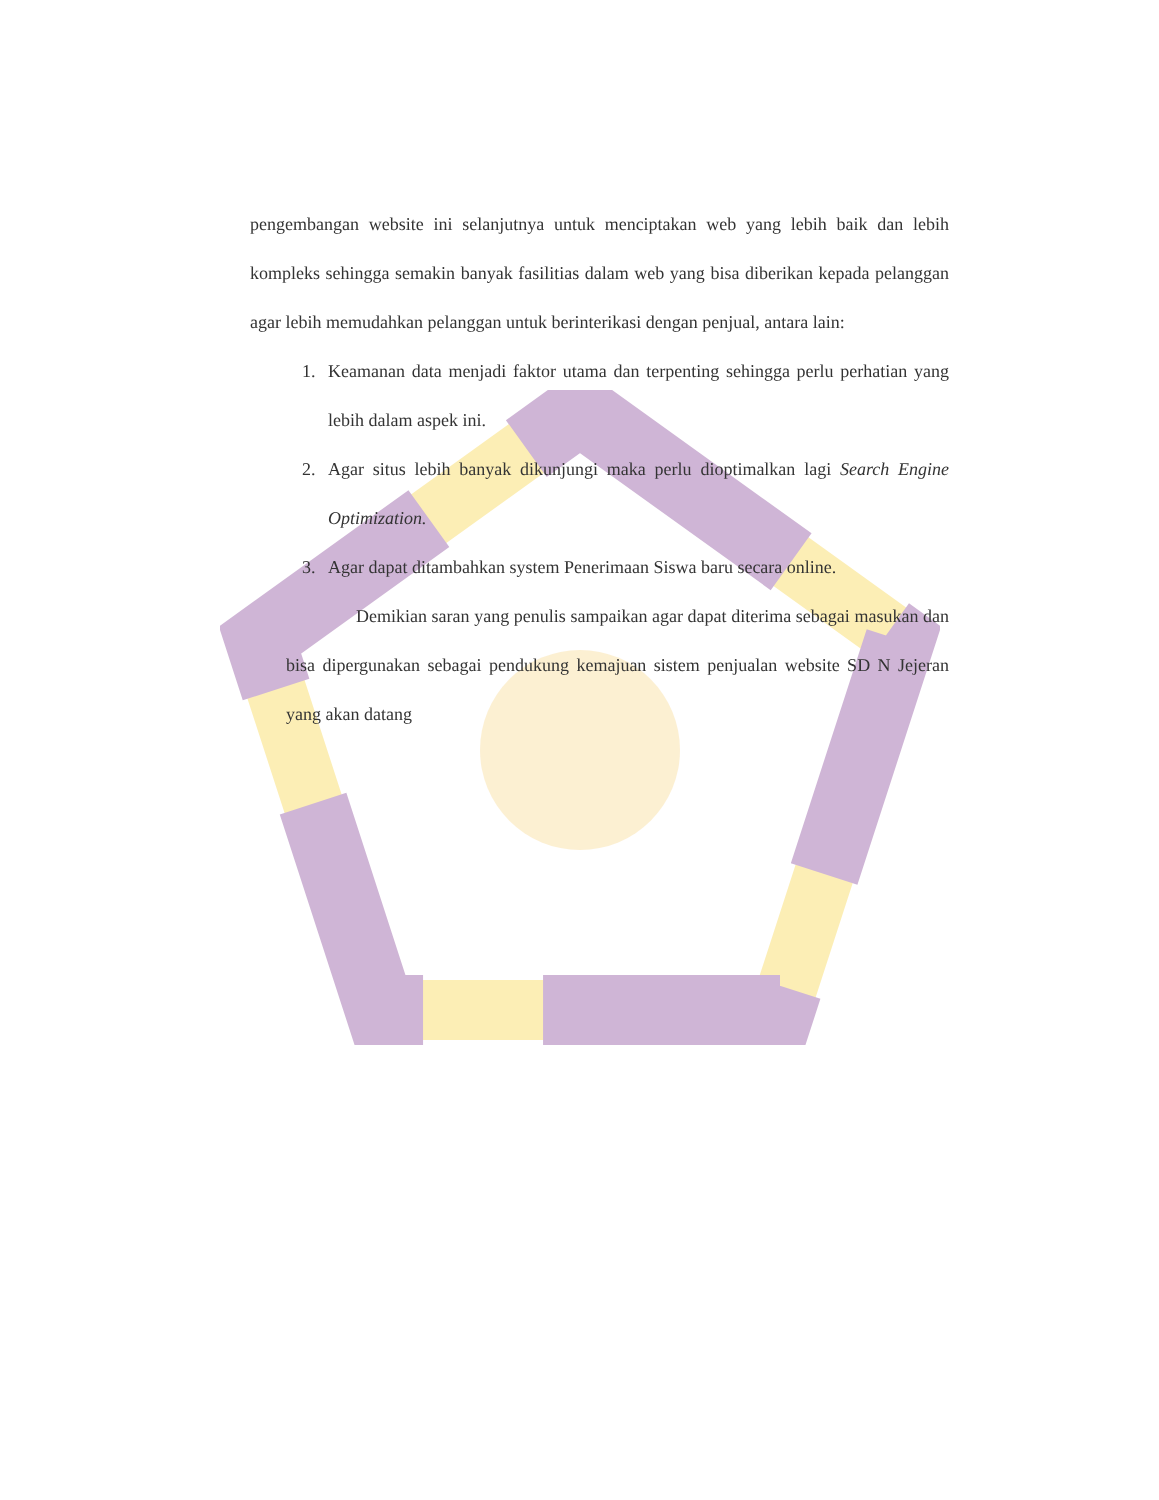pengembangan website ini selanjutnya untuk menciptakan web yang lebih baik dan lebih kompleks sehingga semakin banyak fasilitias dalam web yang bisa diberikan kepada pelanggan agar lebih memudahkan pelanggan untuk berinterikasi dengan penjual, antara lain:
1. Keamanan data menjadi faktor utama dan terpenting sehingga perlu perhatian yang lebih dalam aspek ini.
2. Agar situs lebih banyak dikunjungi maka perlu dioptimalkan lagi Search Engine Optimization.
3. Agar dapat ditambahkan system Penerimaan Siswa baru secara online.
Demikian saran yang penulis sampaikan agar dapat diterima sebagai masukan dan bisa dipergunakan sebagai pendukung kemajuan sistem penjualan website SD N Jejeran yang akan datang